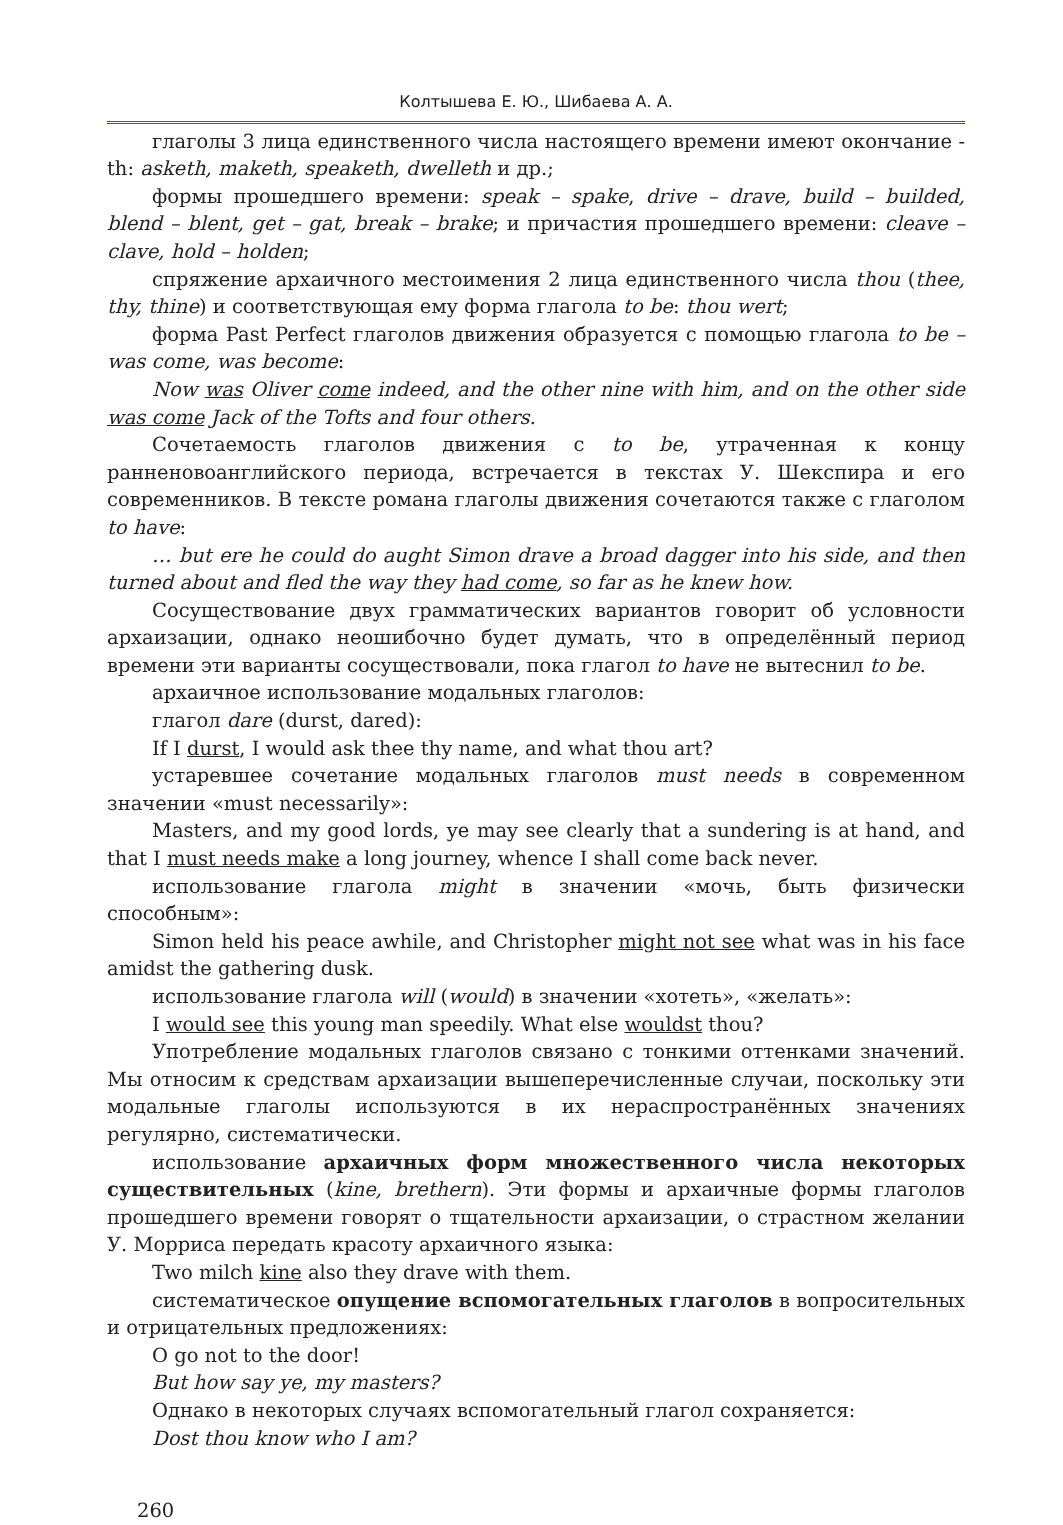Колтышева Е. Ю., Шибаева А. А.
глаголы 3 лица единственного числа настоящего времени имеют окончание -th: asketh, maketh, speaketh, dwelleth и др.;
формы прошедшего времени: speak – spake, drive – drave, build – builded, blend – blent, get – gat, break – brake; и причастия прошедшего времени: cleave – clave, hold – holden;
спряжение архаичного местоимения 2 лица единственного числа thou (thee, thy, thine) и соответствующая ему форма глагола to be: thou wert;
форма Past Perfect глаголов движения образуется с помощью глагола to be – was come, was become:
Now was Oliver come indeed, and the other nine with him, and on the other side was come Jack of the Tofts and four others.
Сочетаемость глаголов движения с to be, утраченная к концу ранненовоанглийского периода, встречается в текстах У. Шекспира и его современников. В тексте романа глаголы движения сочетаются также с глаголом to have:
… but ere he could do aught Simon drave a broad dagger into his side, and then turned about and fled the way they had come, so far as he knew how.
Сосуществование двух грамматических вариантов говорит об условности архаизации, однако неошибочно будет думать, что в определённый период времени эти варианты сосуществовали, пока глагол to have не вытеснил to be.
архаичное использование модальных глаголов:
глагол dare (durst, dared):
If I durst, I would ask thee thy name, and what thou art?
устаревшее сочетание модальных глаголов must needs в современном значении «must necessarily»:
Masters, and my good lords, ye may see clearly that a sundering is at hand, and that I must needs make a long journey, whence I shall come back never.
использование глагола might в значении «мочь, быть физически способным»:
Simon held his peace awhile, and Christopher might not see what was in his face amidst the gathering dusk.
использование глагола will (would) в значении «хотеть», «желать»:
I would see this young man speedily. What else wouldst thou?
Употребление модальных глаголов связано с тонкими оттенками значений. Мы относим к средствам архаизации вышеперечисленные случаи, поскольку эти модальные глаголы используются в их нераспространённых значениях регулярно, систематически.
использование архаичных форм множественного числа некоторых существительных (kine, brethern). Эти формы и архаичные формы глаголов прошедшего времени говорят о тщательности архаизации, о страстном желании У. Морриса передать красоту архаичного языка:
Two milch kine also they drave with them.
систематическое опущение вспомогательных глаголов в вопросительных и отрицательных предложениях:
O go not to the door!
But how say ye, my masters?
Однако в некоторых случаях вспомогательный глагол сохраняется:
Dost thou know who I am?
260